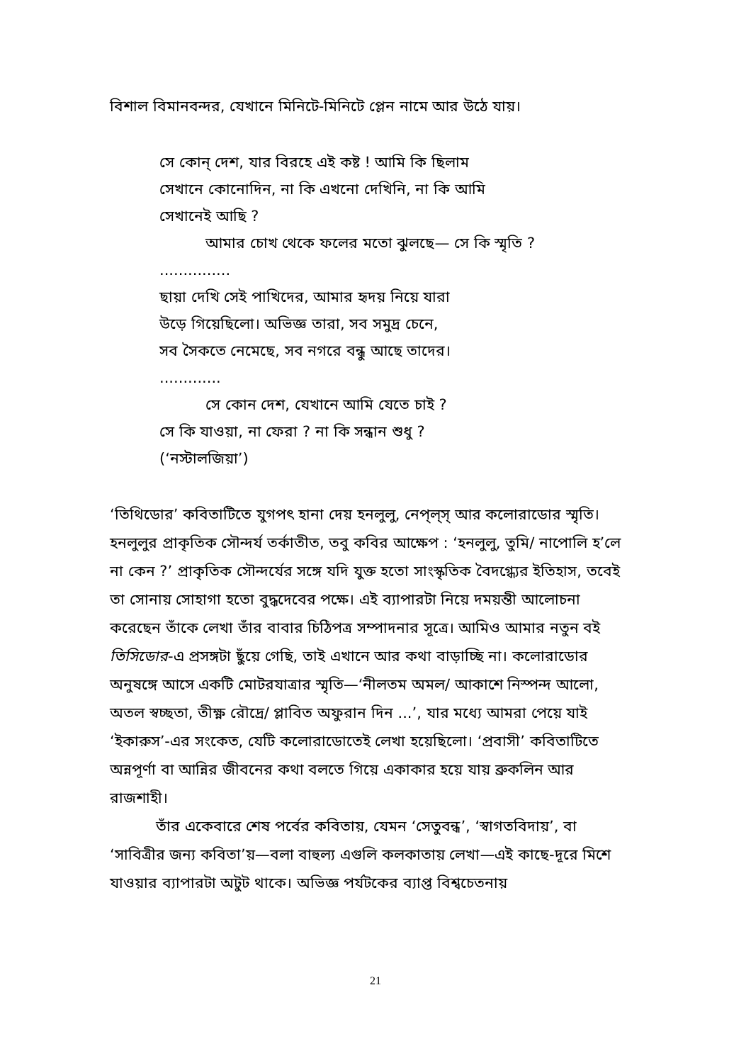বিশাল বিমানবন্দর, যেখানে মিনিটে-মিনিটে প্লেন নামে আর উঠে যায়।
সে কোন্ দেশ, যার বিরহে এই কষ্ট ! আমি কি ছিলাম
সেখানে কোনোদিন, না কি এখনো দেখিনি, না কি আমি
সেখানেই আছি ?
আমার চোখ থেকে ফলের মতো ঝুলছে— সে কি স্মৃতি ?
...............
ছায়া দেখি সেই পাখিদের, আমার হৃদয় নিয়ে যারা
উড়ে গিয়েছিলো। অভিজ্ঞ তারা, সব সমুদ্র চেনে,
সব সৈকতে নেমেছে, সব নগরে বন্ধু আছে তাদের।
.............
সে কোন দেশ, যেখানে আমি যেতে চাই ?
সে কি যাওয়া, না ফেরা ? না কি সন্ধান শুধু ?
(‘নস্টালজিয়া’)
‘তিথিডোর’ কবিতাটিতে যুগপৎ হানা দেয় হনলুলু, নেপ্‌ল্‌স্ আর কলোরাডোর স্মৃতি। হনলুলুর প্রাকৃতিক সৌন্দর্য তর্কাতীত, তবু কবির আক্ষেপ : ‘হনলুলু, তুমি/ নাপোলি হ’লে না কেন ?’ প্রাকৃতিক সৌন্দর্যের সঙ্গে যদি যুক্ত হতো সাংস্কৃতিক বৈদগ্ধ্যের ইতিহাস, তবেই তা সোনায় সোহাগা হতো বুদ্ধদেবের পক্ষে। এই ব্যাপারটা নিয়ে দময়ন্তী আলোচনা করেছেন তাঁকে লেখা তাঁর বাবার চিঠিপত্র সম্পাদনার সূত্রে। আমিও আমার নতুন বই তিসিডোর-এ প্রসঙ্গটা ছুঁয়ে গেছি, তাই এখানে আর কথা বাড়াচ্ছি না। কলোরাডোর অনুষঙ্গে আসে একটি মোটরযাত্রার স্মৃতি—‘নীলতম অমল/ আকাশে নিস্পন্দ আলো, অতল স্বচ্ছতা, তীক্ষ্ণ রৌদ্রে/ প্লাবিত অফুরান দিন ...’, যার মধ্যে আমরা পেয়ে যাই ‘ইকারুস’-এর সংকেত, যেটি কলোরাডোতেই লেখা হয়েছিলো। ‘প্রবাসী’ কবিতাটিতে অন্নপূর্ণা বা আন্নির জীবনের কথা বলতে গিয়ে একাকার হয়ে যায় ব্রুকলিন আর রাজশাহী।
তাঁর একেবারে শেষ পর্বের কবিতায়, যেমন ‘সেতুবন্ধ’, ‘স্বাগতবিদায়’, বা ‘সাবিত্রীর জন্য কবিতা’য়—বলা বাহুল্য এগুলি কলকাতায় লেখা—এই কাছে-দূরে মিশে যাওয়ার ব্যাপারটা অটুট থাকে। অভিজ্ঞ পর্যটকের ব্যাপ্ত বিশ্বচেতনায়
21